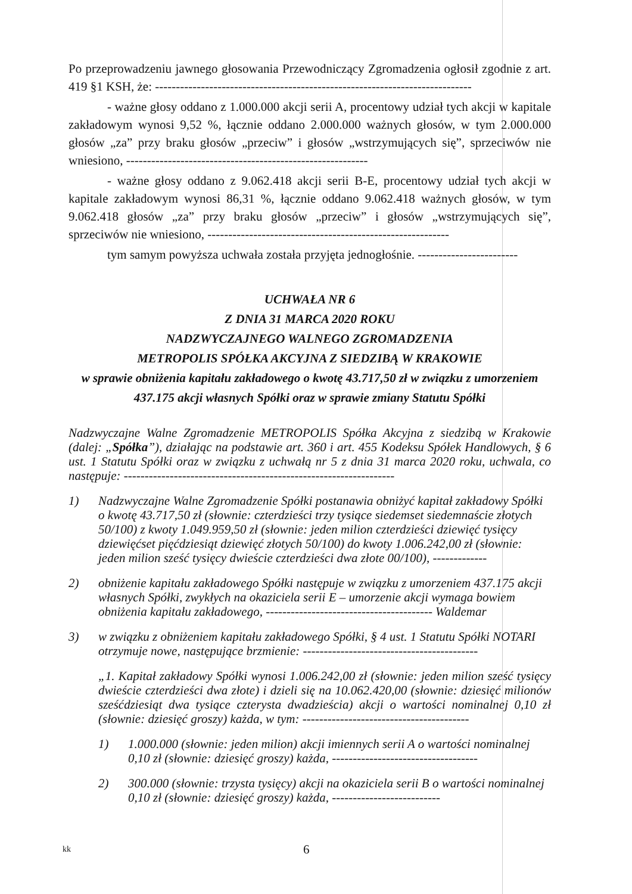Po przeprowadzeniu jawnego głosowania Przewodniczący Zgromadzenia ogłosił zgodnie z art. 419 §1 KSH, że: ----------------------------------------------------------------------------
- ważne głosy oddano z 1.000.000 akcji serii A, procentowy udział tych akcji w kapitale zakładowym wynosi 9,52 %, łącznie oddano 2.000.000 ważnych głosów, w tym 2.000.000 głosów „za” przy braku głosów „przeciw” i głosów „wstrzymujących się”, sprzeciwów nie wniesiono, ----------------------------------------------------------
- ważne głosy oddano z 9.062.418 akcji serii B-E, procentowy udział tych akcji w kapitale zakładowym wynosi 86,31 %, łącznie oddano 9.062.418 ważnych głosów, w tym 9.062.418 głosów „za” przy braku głosów „przeciw” i głosów „wstrzymujących się”, sprzeciwów nie wniesiono, ----------------------------------------------------------
tym samym powyższa uchwała została przyjęta jednogłośnie. ------------------------
UCHWAŁA NR 6
Z DNIA 31 MARCA 2020 ROKU
NADZWYCZAJNEGO WALNEGO ZGROMADZENIA
METROPOLIS SPÓŁKA AKCYJNA Z SIEDZIBĄ W KRAKOWIE
w sprawie obniżenia kapitału zakładowego o kwotę 43.717,50 zł w związku z umorzeniem 437.175 akcji własnych Spółki oraz w sprawie zmiany Statutu Spółki
Nadzwyczajne Walne Zgromadzenie METROPOLIS Spółka Akcyjna z siedzibą w Krakowie (dalej: „Spółka”), działając na podstawie art. 360 i art. 455 Kodeksu Spółek Handlowych, § 6 ust. 1 Statutu Spółki oraz w związku z uchwałą nr 5 z dnia 31 marca 2020 roku, uchwala, co następuje: -----------------------------------------------------------------
1) Nadzwyczajne Walne Zgromadzenie Spółki postanawia obniżyć kapitał zakładowy Spółki o kwotę 43.717,50 zł (słownie: czterdzieści trzy tysiące siedemset siedemnaście złotych 50/100) z kwoty 1.049.959,50 zł (słownie: jeden milion czterdzieści dziewięć tysięcy dziewięćset pięćdziesiąt dziewięć złotych 50/100) do kwoty 1.006.242,00 zł (słownie: jeden milion sześć tysięcy dwieście czterdzieści dwa złote 00/100), -------------
2) obniżenie kapitału zakładowego Spółki następuje w związku z umorzeniem 437.175 akcji własnych Spółki, zwykłych na okaziciela serii E – umorzenie akcji wymaga bowiem obniżenia kapitału zakładowego, ---------------------------------------- Waldemar
3) w związku z obniżeniem kapitału zakładowego Spółki, § 4 ust. 1 Statutu Spółki NOTARI otrzymuje nowe, następujące brzmienie: ------------------------------------------
„1. Kapitał zakładowy Spółki wynosi 1.006.242,00 zł (słownie: jeden milion sześć tysięcy dwieście czterdzieści dwa złote) i dzieli się na 10.062.420,00 (słownie: dziesięć milionów sześćdziesiąt dwa tysiące czterysta dwadzieścia) akcji o wartości nominalnej 0,10 zł (słownie: dziesięć groszy) każda, w tym: ----------------------------------------
1) 1.000.000 (słownie: jeden milion) akcji imiennych serii A o wartości nominalnej 0,10 zł (słownie: dziesięć groszy) każda, -----------------------------------
2) 300.000 (słownie: trzysta tysięcy) akcji na okaziciela serii B o wartości nominalnej 0,10 zł (słownie: dziesięć groszy) każda, --------------------------
kk 6